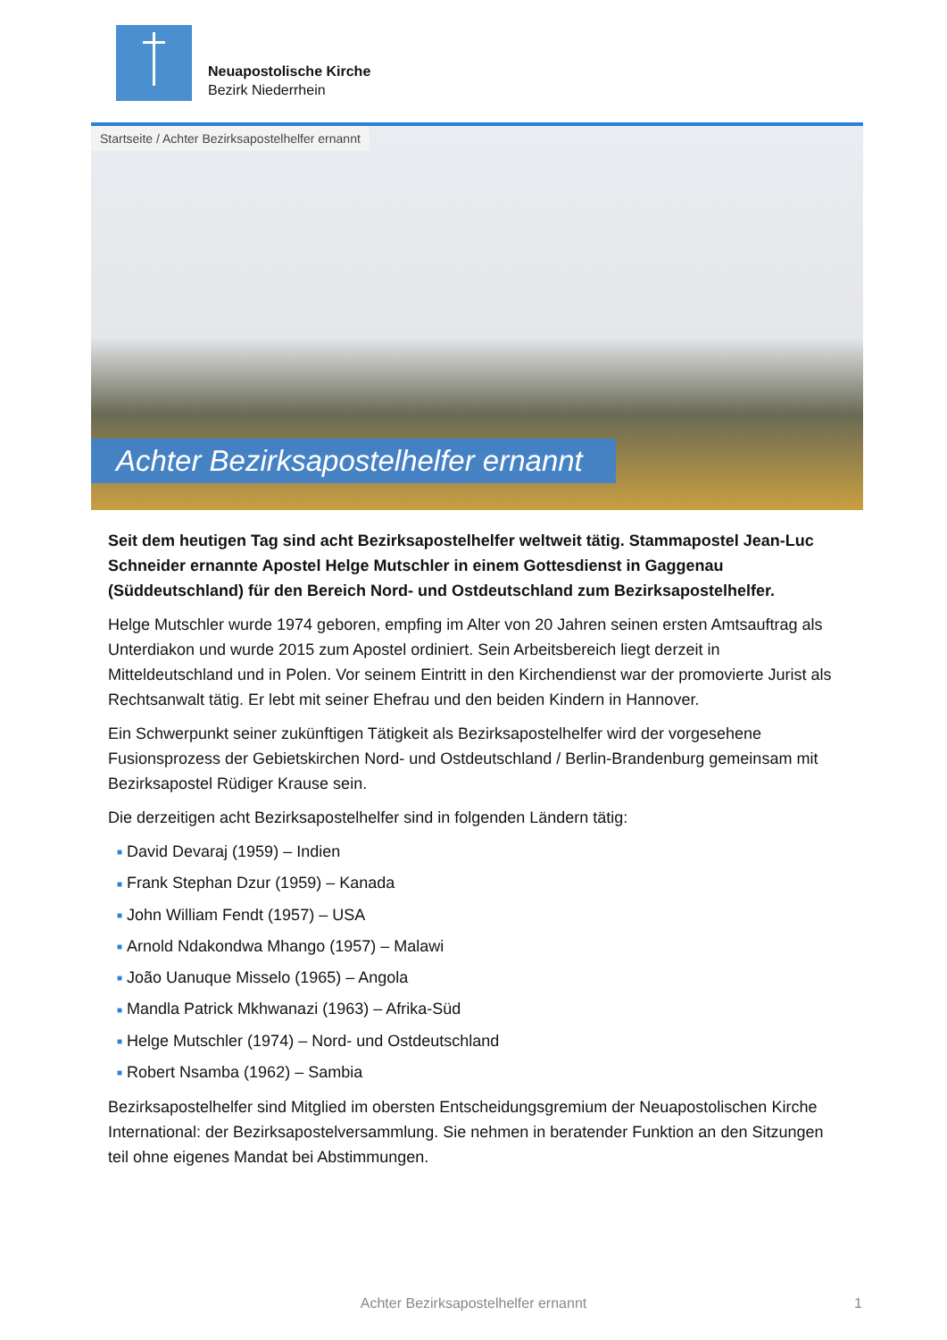Neuapostolische Kirche
Bezirk Niederrhein
Startseite / Achter Bezirksapostelhelfer ernannt
Achter Bezirksapostelhelfer ernannt
Seit dem heutigen Tag sind acht Bezirksapostelhelfer weltweit tätig. Stammapostel Jean-Luc Schneider ernannte Apostel Helge Mutschler in einem Gottesdienst in Gaggenau (Süddeutschland) für den Bereich Nord- und Ostdeutschland zum Bezirksapostelhelfer.
Helge Mutschler wurde 1974 geboren, empfing im Alter von 20 Jahren seinen ersten Amtsauftrag als Unterdiakon und wurde 2015 zum Apostel ordiniert. Sein Arbeitsbereich liegt derzeit in Mitteldeutschland und in Polen. Vor seinem Eintritt in den Kirchendienst war der promovierte Jurist als Rechtsanwalt tätig. Er lebt mit seiner Ehefrau und den beiden Kindern in Hannover.
Ein Schwerpunkt seiner zukünftigen Tätigkeit als Bezirksapostelhelfer wird der vorgesehene Fusionsprozess der Gebietskirchen Nord- und Ostdeutschland / Berlin-Brandenburg gemeinsam mit Bezirksapostel Rüdiger Krause sein.
Die derzeitigen acht Bezirksapostelhelfer sind in folgenden Ländern tätig:
■ David Devaraj (1959) – Indien
■ Frank Stephan Dzur (1959) – Kanada
■ John William Fendt (1957) – USA
■ Arnold Ndakondwa Mhango (1957) – Malawi
■ João Uanuque Misselo (1965) – Angola
■ Mandla Patrick Mkhwanazi (1963) – Afrika-Süd
■ Helge Mutschler (1974) – Nord- und Ostdeutschland
■ Robert Nsamba (1962) – Sambia
Bezirksapostelhelfer sind Mitglied im obersten Entscheidungsgremium der Neuapostolischen Kirche International: der Bezirksapostelversammlung. Sie nehmen in beratender Funktion an den Sitzungen teil ohne eigenes Mandat bei Abstimmungen.
Achter Bezirksapostelhelfer ernannt 1